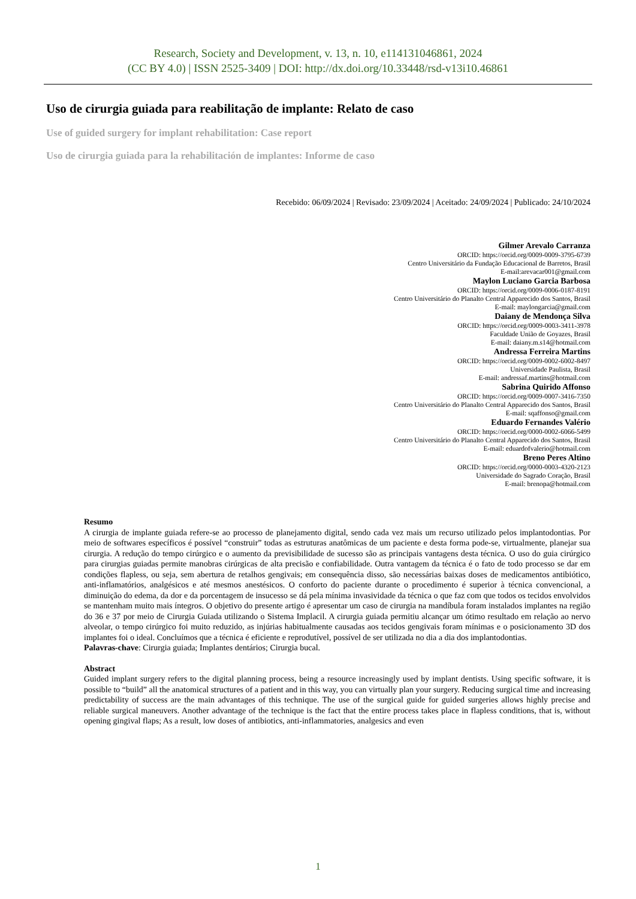Research, Society and Development, v. 13, n. 10, e114131046861, 2024
(CC BY 4.0) | ISSN 2525-3409 | DOI: http://dx.doi.org/10.33448/rsd-v13i10.46861
Uso de cirurgia guiada para reabilitação de implante: Relato de caso
Use of guided surgery for implant rehabilitation: Case report
Uso de cirurgia guiada para la rehabilitación de implantes: Informe de caso
Recebido: 06/09/2024 | Revisado: 23/09/2024 | Aceitado: 24/09/2024 | Publicado: 24/10/2024
Gilmer Arevalo Carranza
ORCID: https://orcid.org/0009-0009-3795-6739
Centro Universitário da Fundação Educacional de Barretos, Brasil
E-mail:arevacar001@gmail.com
Maylon Luciano Garcia Barbosa
ORCID: https://orcid.org/0009-0006-0187-8191
Centro Universitário do Planalto Central Apparecido dos Santos, Brasil
E-mail: maylongarcia@gmail.com
Daiany de Mendonça Silva
ORCID: https://orcid.org/0009-0003-3411-3978
Faculdade União de Goyazes, Brasil
E-mail: daiany.m.s14@hotmail.com
Andressa Ferreira Martins
ORCID: https://orcid.org/0009-0002-6002-8497
Universidade Paulista, Brasil
E-mail: andressaf.martins@hotmail.com
Sabrina Quirido Affonso
ORCID: https://orcid.org/0009-0007-3416-7350
Centro Universitário do Planalto Central Apparecido dos Santos, Brasil
E-mail: sqaffonso@gmail.com
Eduardo Fernandes Valério
ORCID: https://orcid.org/0000-0002-6066-5499
Centro Universitário do Planalto Central Apparecido dos Santos, Brasil
E-mail: eduardofvalerio@hotmail.com
Breno Peres Altino
ORCID: https://orcid.org/0000-0003-4320-2123
Universidade do Sagrado Coração, Brasil
E-mail: brenopa@hotmail.com
Resumo
A cirurgia de implante guiada refere-se ao processo de planejamento digital, sendo cada vez mais um recurso utilizado pelos implantodontias. Por meio de softwares específicos é possível “construir” todas as estruturas anatômicas de um paciente e desta forma pode-se, virtualmente, planejar sua cirurgia. A redução do tempo cirúrgico e o aumento da previsibilidade de sucesso são as principais vantagens desta técnica. O uso do guia cirúrgico para cirurgias guiadas permite manobras cirúrgicas de alta precisão e confiabilidade. Outra vantagem da técnica é o fato de todo processo se dar em condições flapless, ou seja, sem abertura de retalhos gengivais; em consequência disso, são necessárias baixas doses de medicamentos antibiótico, anti-inflamatórios, analgésicos e até mesmos anestésicos. O conforto do paciente durante o procedimento é superior à técnica convencional, a diminuição do edema, da dor e da porcentagem de insucesso se dá pela mínima invasividade da técnica o que faz com que todos os tecidos envolvidos se mantenham muito mais íntegros. O objetivo do presente artigo é apresentar um caso de cirurgia na mandíbula foram instalados implantes na região do 36 e 37 por meio de Cirurgia Guiada utilizando o Sistema Implacil. A cirurgia guiada permitiu alcançar um ótimo resultado em relação ao nervo alveolar, o tempo cirúrgico foi muito reduzido, as injúrias habitualmente causadas aos tecidos gengivais foram mínimas e o posicionamento 3D dos implantes foi o ideal. Concluímos que a técnica é eficiente e reprodutível, possível de ser utilizada no dia a dia dos implantodontias.
Palavras-chave: Cirurgia guiada; Implantes dentários; Cirurgia bucal.
Abstract
Guided implant surgery refers to the digital planning process, being a resource increasingly used by implant dentists. Using specific software, it is possible to “build” all the anatomical structures of a patient and in this way, you can virtually plan your surgery. Reducing surgical time and increasing predictability of success are the main advantages of this technique. The use of the surgical guide for guided surgeries allows highly precise and reliable surgical maneuvers. Another advantage of the technique is the fact that the entire process takes place in flapless conditions, that is, without opening gingival flaps; As a result, low doses of antibiotics, anti-inflammatories, analgesics and even
1